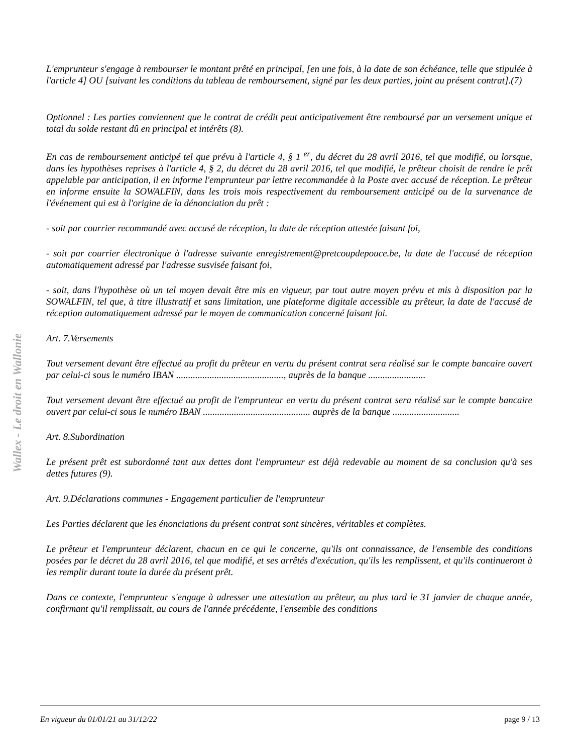L'emprunteur s'engage à rembourser le montant prêté en principal, [en une fois, à la date de son échéance, telle que stipulée à l'article 4] OU [suivant les conditions du tableau de remboursement, signé par les deux parties, joint au présent contrat].(7)
Optionnel : Les parties conviennent que le contrat de crédit peut anticipativement être remboursé par un versement unique et total du solde restant dû en principal et intérêts (8).
En cas de remboursement anticipé tel que prévu à l'article 4, § 1 <sup>er</sup>, du décret du 28 avril 2016, tel que modifié, ou lorsque, dans les hypothèses reprises à l'article 4, § 2, du décret du 28 avril 2016, tel que modifié, le prêteur choisit de rendre le prêt appelable par anticipation, il en informe l'emprunteur par lettre recommandée à la Poste avec accusé de réception. Le prêteur en informe ensuite la SOWALFIN, dans les trois mois respectivement du remboursement anticipé ou de la survenance de l'événement qui est à l'origine de la dénonciation du prêt :
- soit par courrier recommandé avec accusé de réception, la date de réception attestée faisant foi,
- soit par courrier électronique à l'adresse suivante enregistrement@pretcoupdepouce.be, la date de l'accusé de réception automatiquement adressé par l'adresse susvisée faisant foi,
- soit, dans l'hypothèse où un tel moyen devait être mis en vigueur, par tout autre moyen prévu et mis à disposition par la SOWALFIN, tel que, à titre illustratif et sans limitation, une plateforme digitale accessible au prêteur, la date de l'accusé de réception automatiquement adressé par le moyen de communication concerné faisant foi.
Art. 7.Versements
Tout versement devant être effectué au profit du prêteur en vertu du présent contrat sera réalisé sur le compte bancaire ouvert par celui-ci sous le numéro IBAN ............................................., auprès de la banque ........................
Tout versement devant être effectué au profit de l'emprunteur en vertu du présent contrat sera réalisé sur le compte bancaire ouvert par celui-ci sous le numéro IBAN ............................................. auprès de la banque ............................
Art. 8.Subordination
Le présent prêt est subordonné tant aux dettes dont l'emprunteur est déjà redevable au moment de sa conclusion qu'à ses dettes futures (9).
Art. 9.Déclarations communes - Engagement particulier de l'emprunteur
Les Parties déclarent que les énonciations du présent contrat sont sincères, véritables et complètes.
Le prêteur et l'emprunteur déclarent, chacun en ce qui le concerne, qu'ils ont connaissance, de l'ensemble des conditions posées par le décret du 28 avril 2016, tel que modifié, et ses arrêtés d'exécution, qu'ils les remplissent, et qu'ils continueront à les remplir durant toute la durée du présent prêt.
Dans ce contexte, l'emprunteur s'engage à adresser une attestation au prêteur, au plus tard le 31 janvier de chaque année, confirmant qu'il remplissait, au cours de l'année précédente, l'ensemble des conditions
Wallex - Le droit en Wallonie
En vigueur du 01/01/21 au 31/12/22 page 9 / 13